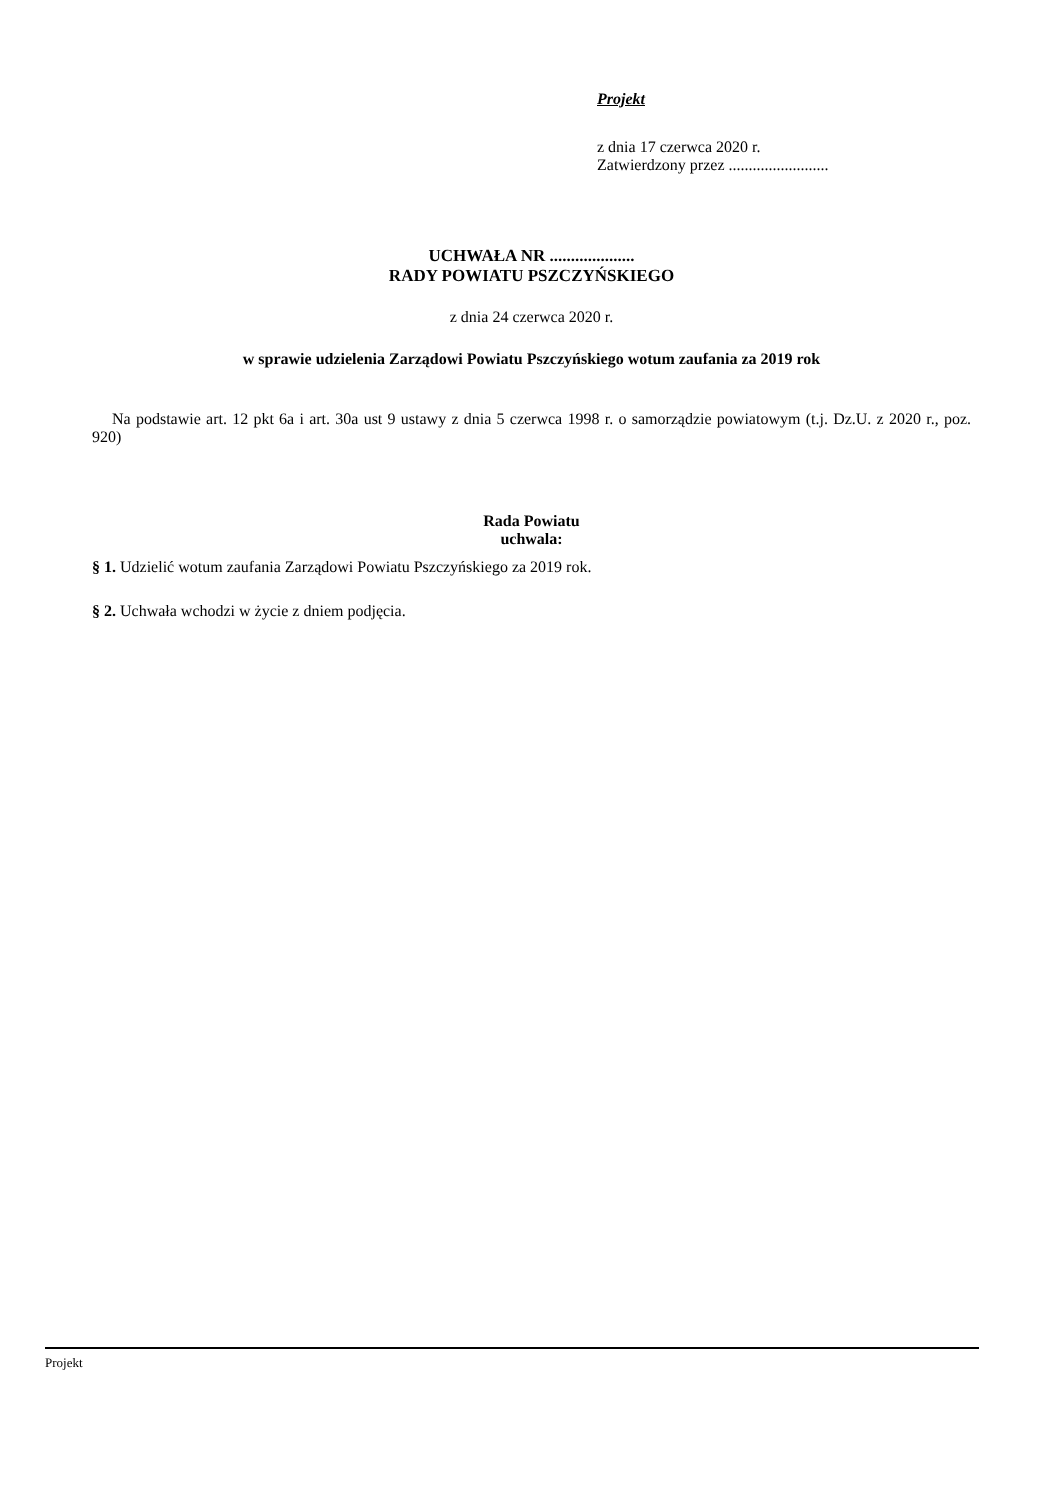Projekt
z dnia 17 czerwca 2020 r.
Zatwierdzony przez .........................
UCHWAŁA NR ....................
RADY POWIATU PSZCZYŃSKIEGO
z dnia 24 czerwca 2020 r.
w sprawie udzielenia Zarządowi Powiatu Pszczyńskiego wotum zaufania za 2019 rok
Na podstawie art. 12 pkt 6a i art. 30a ust 9 ustawy z dnia 5 czerwca 1998 r. o samorządzie powiatowym (t.j. Dz.U. z 2020 r., poz. 920)
Rada Powiatu
uchwala:
§ 1. Udzielić wotum zaufania Zarządowi Powiatu Pszczyńskiego za 2019 rok.
§ 2. Uchwała wchodzi w życie z dniem podjęcia.
Projekt